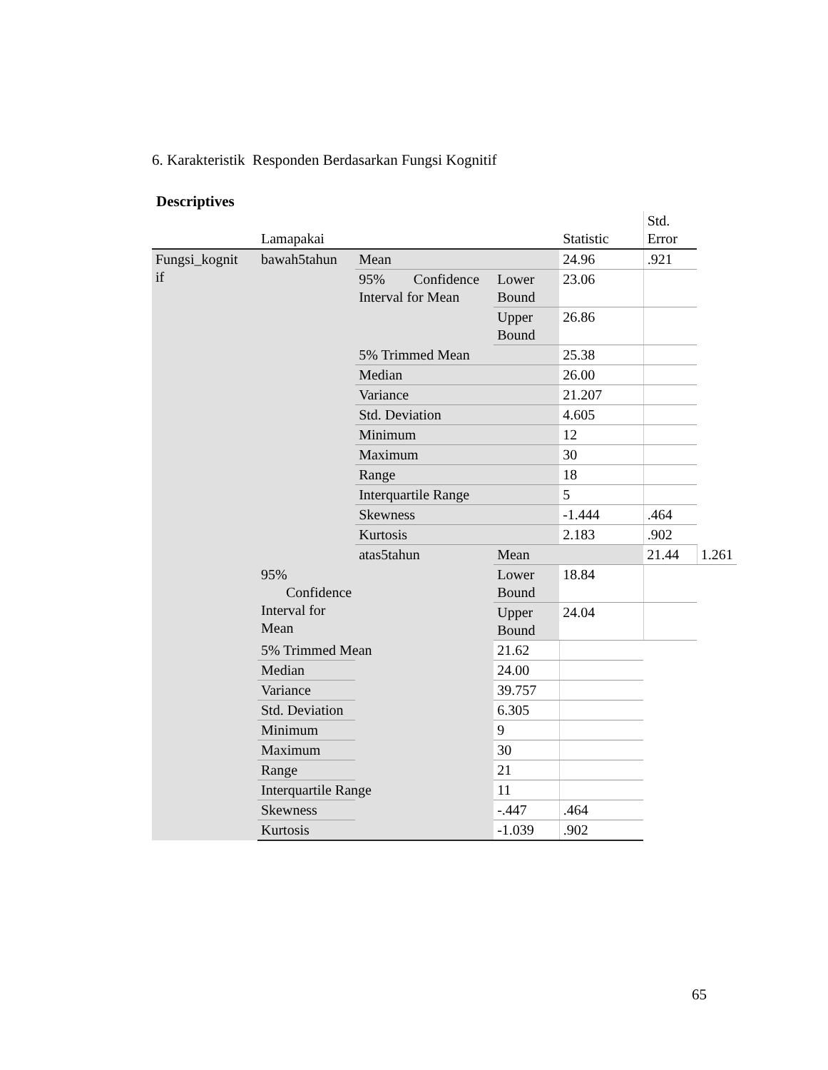6. Karakteristik Responden Berdasarkan Fungsi Kognitif
Descriptives
| | Lamapakai | | | Statistic | Std. Error | |
| --- | --- | --- | --- | --- | --- | --- |
| Fungsi_kognit if | bawah5tahun | Mean | | 24.96 | .921 | |
| | | 95% Confidence Interval for Mean | Lower Bound | 23.06 | | |
| | | | Upper Bound | 26.86 | | |
| | | 5% Trimmed Mean | | 25.38 | | |
| | | Median | | 26.00 | | |
| | | Variance | | 21.207 | | |
| | | Std. Deviation | | 4.605 | | |
| | | Minimum | | 12 | | |
| | | Maximum | | 30 | | |
| | | Range | | 18 | | |
| | | Interquartile Range | | 5 | | |
| | | Skewness | | -1.444 | .464 | |
| | | Kurtosis | | 2.183 | .902 | |
| | | atas5tahun | Mean | | 21.44 | 1.261 |
| | 95% Confidence Interval for Mean | | Lower Bound | 18.84 | | |
| | | | Upper Bound | 24.04 | | |
| | 5% Trimmed Mean | | 21.62 | | | |
| | Median | | 24.00 | | | |
| | Variance | | 39.757 | | | |
| | Std. Deviation | | 6.305 | | | |
| | Minimum | | 9 | | | |
| | Maximum | | 30 | | | |
| | Range | | 21 | | | |
| | Interquartile Range | | 11 | | | |
| | Skewness | | -.447 | .464 | | |
| | Kurtosis | | -1.039 | .902 | | |
65